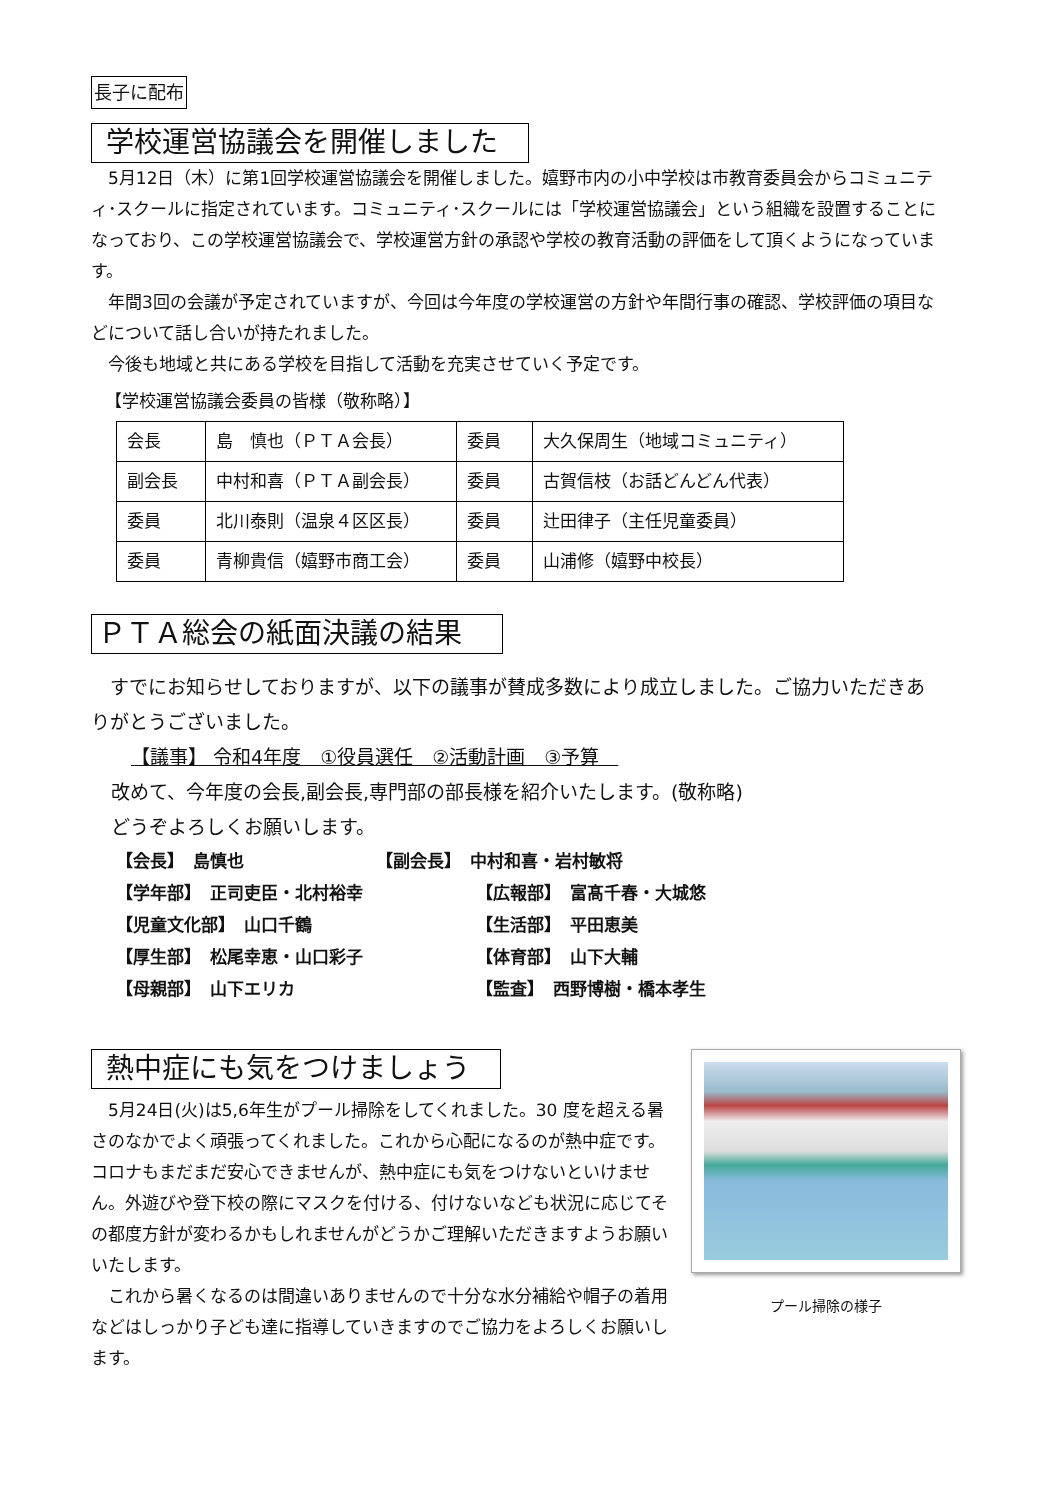長子に配布
学校運営協議会を開催しました
5月12日（木）に第1回学校運営協議会を開催しました。嬉野市内の小中学校は市教育委員会からコミュニティ･スクールに指定されています。コミュニティ･スクールには「学校運営協議会」という組織を設置することになっており、この学校運営協議会で、学校運営方針の承認や学校の教育活動の評価をして頂くようになっています。
年間3回の会議が予定されていますが、今回は今年度の学校運営の方針や年間行事の確認、学校評価の項目などについて話し合いが持たれました。
今後も地域と共にある学校を目指して活動を充実させていく予定です。
【学校運営協議会委員の皆様（敬称略）】
| 会長 | 島 慎也（ＰＴＡ会長） | 委員 | 大久保周生（地域コミュニティ） |
| 副会長 | 中村和喜（ＰＴＡ副会長） | 委員 | 古賀信枝（お話どんどん代表） |
| 委員 | 北川泰則（温泉４区区長） | 委員 | 辻田律子（主任児童委員） |
| 委員 | 青柳貴信（嬉野市商工会） | 委員 | 山浦修（嬉野中校長） |
ＰＴＡ総会の紙面決議の結果
すでにお知らせしておりますが、以下の議事が賛成多数により成立しました。ご協力いただきありがとうございました。
【議事】 令和4年度　①役員選任　②活動計画　③予算　
改めて、今年度の会長,副会長,専門部の部長様を紹介いたします。(敬称略)
どうぞよろしくお願いします。
【会長】　島慎也
【副会長】　中村和喜・岩村敏将
【学年部】　正司吏臣・北村裕幸
【広報部】　富髙千春・大城悠
【児童文化部】　山口千鶴
【生活部】　平田恵美
【厚生部】　松尾幸恵・山口彩子
【体育部】　山下大輔
【母親部】　山下エリカ
【監査】　西野博樹・橋本孝生
プール掃除の様子
熱中症にも気をつけましょう
5月24日(火)は5,6年生がプール掃除をしてくれました。30 度を超える暑さのなかでよく頑張ってくれました。これから心配になるのが熱中症です。コロナもまだまだ安心できませんが、熱中症にも気をつけないといけません。外遊びや登下校の際にマスクを付ける、付けないなども状況に応じてその都度方針が変わるかもしれませんがどうかご理解いただきますようお願いいたします。
これから暑くなるのは間違いありませんので十分な水分補給や帽子の着用などはしっかり子ども達に指導していきますのでご協力をよろしくお願いします。